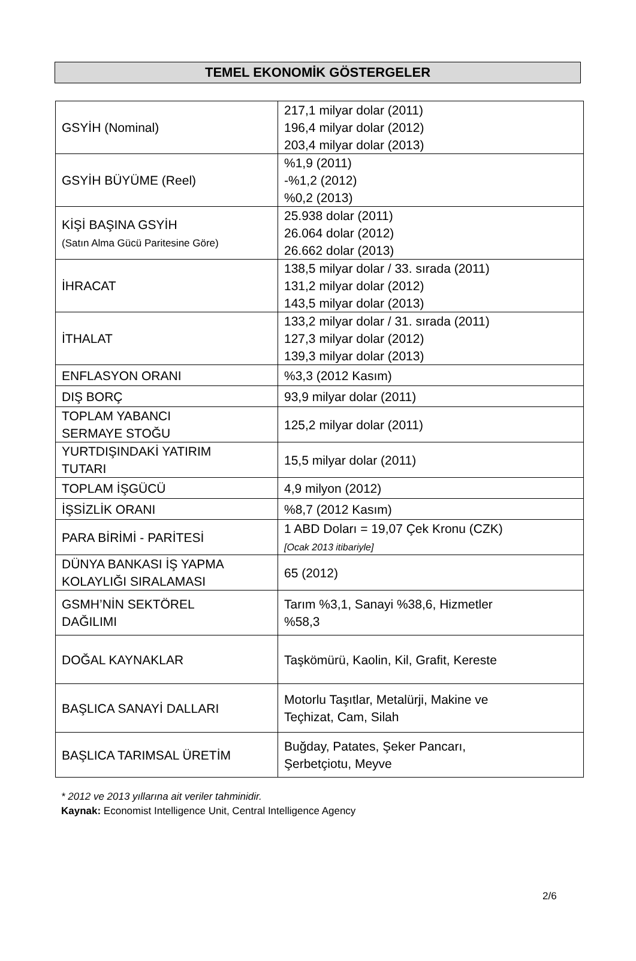TEMEL EKONOMİK GÖSTERGELER
| GSYİH (Nominal) | 217,1 milyar dolar (2011) 196,4 milyar dolar (2012) 203,4 milyar dolar (2013) |
| GSYİH BÜYÜME (Reel) | %1,9 (2011) -%1,2 (2012) %0,2 (2013) |
| KİŞİ BAŞINA GSYİH (Satın Alma Gücü Paritesine Göre) | 25.938 dolar (2011) 26.064 dolar (2012) 26.662 dolar (2013) |
| İHRACAT | 138,5 milyar dolar / 33. sırada (2011) 131,2 milyar dolar (2012) 143,5 milyar dolar (2013) |
| İTHALAT | 133,2 milyar dolar / 31. sırada (2011) 127,3 milyar dolar (2012) 139,3 milyar dolar (2013) |
| ENFLASYON ORANI | %3,3 (2012 Kasım) |
| DIŞ BORÇ | 93,9 milyar dolar (2011) |
| TOPLAM YABANCI SERMAYE STOĞU | 125,2 milyar dolar (2011) |
| YURTDIŞINDAKİ YATIRIM TUTARI | 15,5 milyar dolar (2011) |
| TOPLAM İŞGÜCÜ | 4,9 milyon (2012) |
| İŞSİZLİK ORANI | %8,7 (2012 Kasım) |
| PARA BİRİMİ - PARİTESİ | 1 ABD Doları = 19,07 Çek Kronu (CZK) [Ocak 2013 itibariyle] |
| DÜNYA BANKASI İŞ YAPMA KOLAYLIĞI SIRALAMASI | 65 (2012) |
| GSMH’NİN SEKTÖREL DAĞILIMI | Tarım %3,1, Sanayi %38,6, Hizmetler %58,3 |
| DOĞAL KAYNAKLAR | Taşkömürü, Kaolin, Kil, Grafit, Kereste |
| BAŞLICA SANAYİ DALLARI | Motorlu Taşıtlar, Metalürji, Makine ve Teçhizat, Cam, Silah |
| BAŞLICA TARIMSAL ÜRETİM | Buğday, Patates, Şeker Pancarı, Şerbetçiotu, Meyve |
* 2012 ve 2013 yıllarına ait veriler tahminidir.
Kaynak: Economist Intelligence Unit, Central Intelligence Agency
2/6